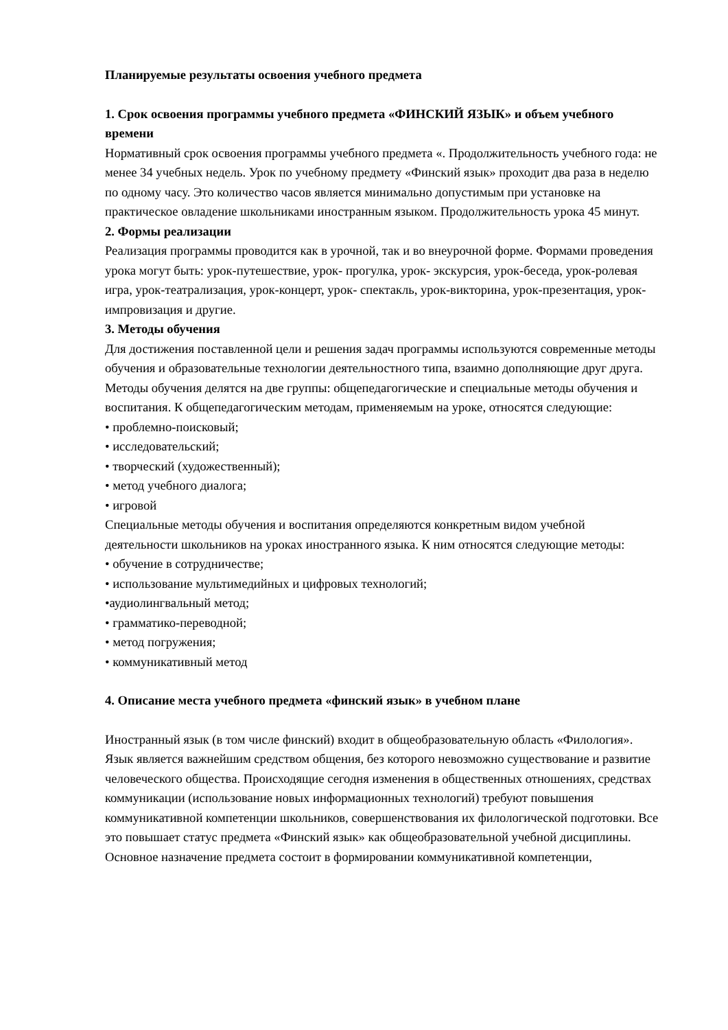Планируемые результаты освоения учебного предмета
1. Срок освоения программы учебного предмета «ФИНСКИЙ ЯЗЫК» и объем учебного времени
Нормативный срок освоения программы учебного предмета «. Продолжительность учебного года: не менее 34 учебных недель. Урок по учебному предмету «Финский язык» проходит два раза в неделю по одному часу. Это количество часов является минимально допустимым при установке на практическое овладение школьниками иностранным языком. Продолжительность урока 45 минут.
2. Формы реализации
Реализация программы проводится как в урочной, так и во внеурочной форме. Формами проведения урока могут быть: урок-путешествие, урок- прогулка, урок- экскурсия, урок-беседа, урок-ролевая игра, урок-театрализация, урок-концерт, урок- спектакль, урок-викторина, урок-презентация, урок-импровизация и другие.
3. Методы обучения
Для достижения поставленной цели и решения задач программы используются современные методы обучения и образовательные технологии деятельностного типа, взаимно дополняющие друг друга. Методы обучения делятся на две группы: общепедагогические и специальные методы обучения и воспитания. К общепедагогическим методам, применяемым на уроке, относятся следующие:
• проблемно-поисковый;
• исследовательский;
• творческий (художественный);
• метод учебного диалога;
• игровой
Специальные методы обучения и воспитания определяются конкретным видом учебной деятельности школьников на уроках иностранного языка. К ним относятся следующие методы:
• обучение в сотрудничестве;
• использование мультимедийных и цифровых технологий;
•аудиолингвальный метод;
• грамматико-переводной;
• метод погружения;
• коммуникативный метод
4. Описание места учебного предмета «финский язык» в учебном плане
Иностранный язык (в том числе финский) входит в общеобразовательную область «Филология». Язык является важнейшим средством общения, без которого невозможно существование и развитие человеческого общества. Происходящие сегодня изменения в общественных отношениях, средствах коммуникации (использование новых информационных технологий) требуют повышения коммуникативной компетенции школьников, совершенствования их филологической подготовки. Все это повышает статус предмета «Финский язык» как общеобразовательной учебной дисциплины. Основное назначение предмета состоит в формировании коммуникативной компетенции,